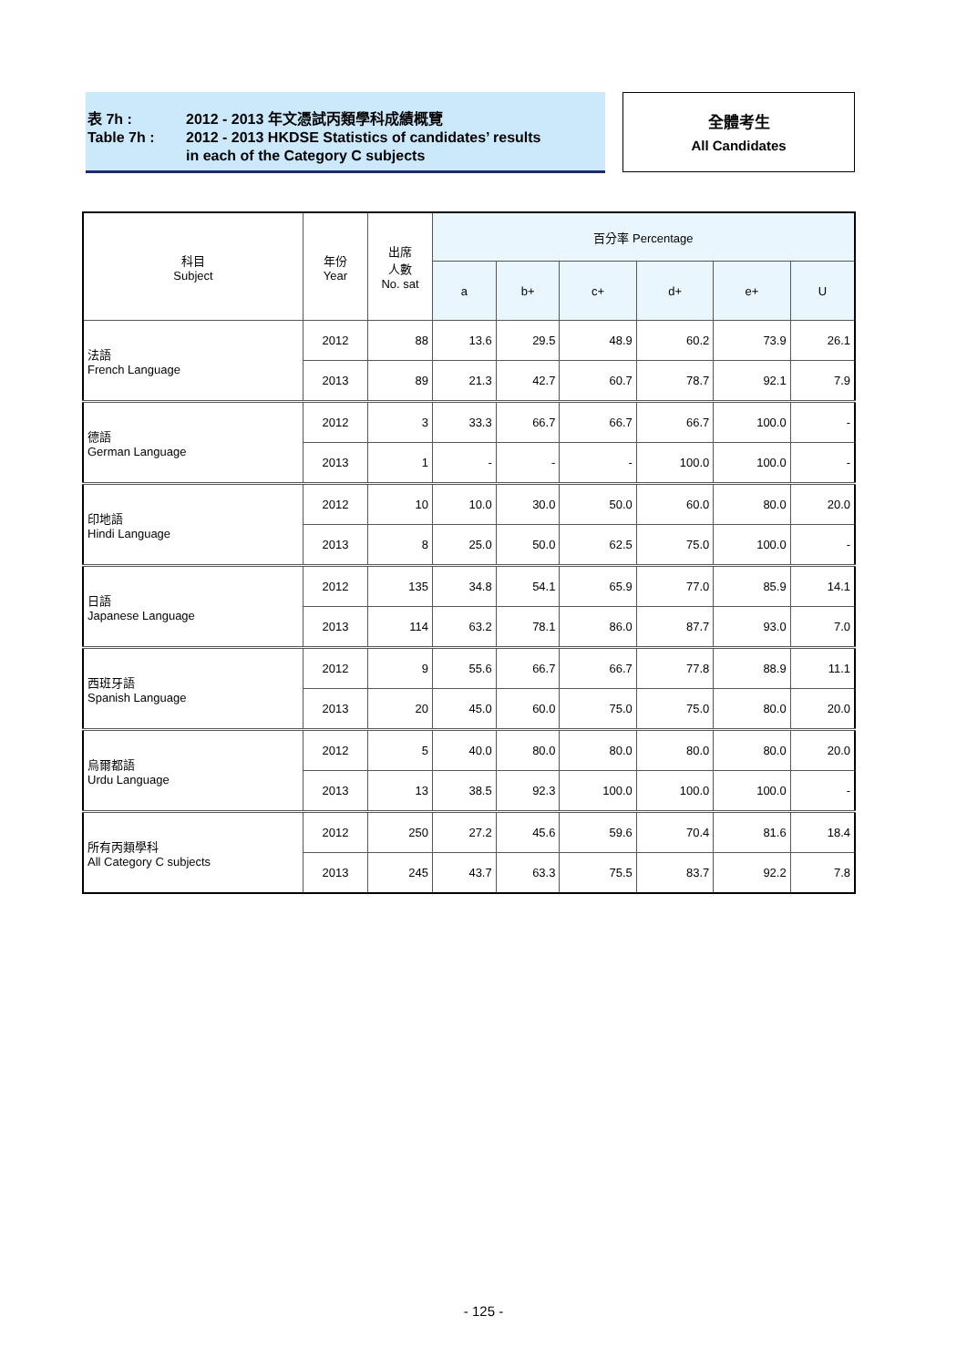表 7h : 2012 - 2013 年文憑試丙類學科成績概覽
Table 7h : 2012 - 2013 HKDSE Statistics of candidates’ results
in each of the Category C subjects
全體考生
All Candidates
| 科目 Subject | 年份 Year | 出席 人數 No. sat | 百分率 Percentage | | | | | |
| --- | --- | --- | --- | --- | --- | --- | --- | --- |
| | | | a | b+ | c+ | d+ | e+ | U |
| 法語 French Language | 2012 | 88 | 13.6 | 29.5 | 48.9 | 60.2 | 73.9 | 26.1 |
| | 2013 | 89 | 21.3 | 42.7 | 60.7 | 78.7 | 92.1 | 7.9 |
| 德語 German Language | 2012 | 3 | 33.3 | 66.7 | 66.7 | 66.7 | 100.0 | - |
| | 2013 | 1 | - | - | - | 100.0 | 100.0 | - |
| 印地語 Hindi Language | 2012 | 10 | 10.0 | 30.0 | 50.0 | 60.0 | 80.0 | 20.0 |
| | 2013 | 8 | 25.0 | 50.0 | 62.5 | 75.0 | 100.0 | - |
| 日語 Japanese Language | 2012 | 135 | 34.8 | 54.1 | 65.9 | 77.0 | 85.9 | 14.1 |
| | 2013 | 114 | 63.2 | 78.1 | 86.0 | 87.7 | 93.0 | 7.0 |
| 西班牙語 Spanish Language | 2012 | 9 | 55.6 | 66.7 | 66.7 | 77.8 | 88.9 | 11.1 |
| | 2013 | 20 | 45.0 | 60.0 | 75.0 | 75.0 | 80.0 | 20.0 |
| 烏爾都語 Urdu Language | 2012 | 5 | 40.0 | 80.0 | 80.0 | 80.0 | 80.0 | 20.0 |
| | 2013 | 13 | 38.5 | 92.3 | 100.0 | 100.0 | 100.0 | - |
| 所有丙類學科 All Category C subjects | 2012 | 250 | 27.2 | 45.6 | 59.6 | 70.4 | 81.6 | 18.4 |
| | 2013 | 245 | 43.7 | 63.3 | 75.5 | 83.7 | 92.2 | 7.8 |
- 125 -